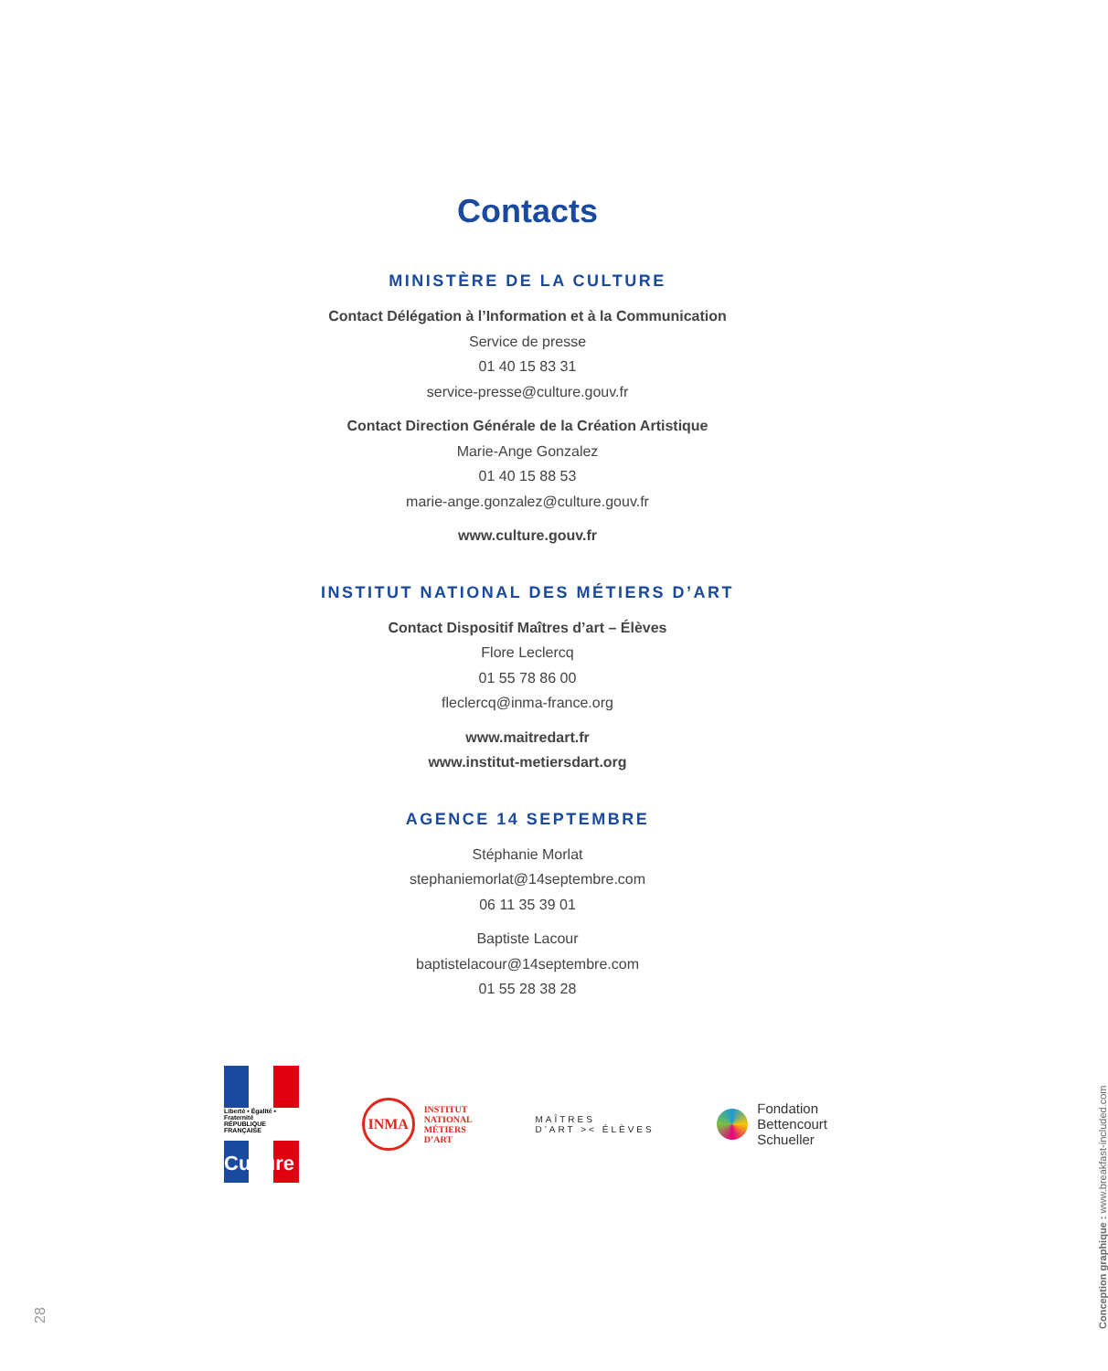Contacts
MINISTÈRE DE LA CULTURE
Contact Délégation à l’Information et à la Communication
Service de presse
01 40 15 83 31
service-presse@culture.gouv.fr
Contact Direction Générale de la Création Artistique
Marie-Ange Gonzalez
01 40 15 88 53
marie-ange.gonzalez@culture.gouv.fr
www.culture.gouv.fr
INSTITUT NATIONAL DES MÉTIERS D’ART
Contact Dispositif Maîtres d’art – Élèves
Flore Leclercq
01 55 78 86 00
fleclercq@inma-france.org
www.maitredart.fr
www.institut-metiersdart.org
AGENCE 14 SEPTEMBRE
Stéphanie Morlat
stephaniemorlat@14septembre.com
06 11 35 39 01
Baptiste Lacour
baptistelacour@14septembre.com
01 55 28 38 28
Liberté • Égalité • Fraternité
RÉPUBLIQUE FRANÇAISE
Culture
INMA
INSTITUT
NATIONAL
MÉTIERS
D’ART
MAÎTRES
D’ART >< ÉLÈVES
Fondation
Bettencourt
Schueller
28
Conception graphique : www.breakfast-included.com